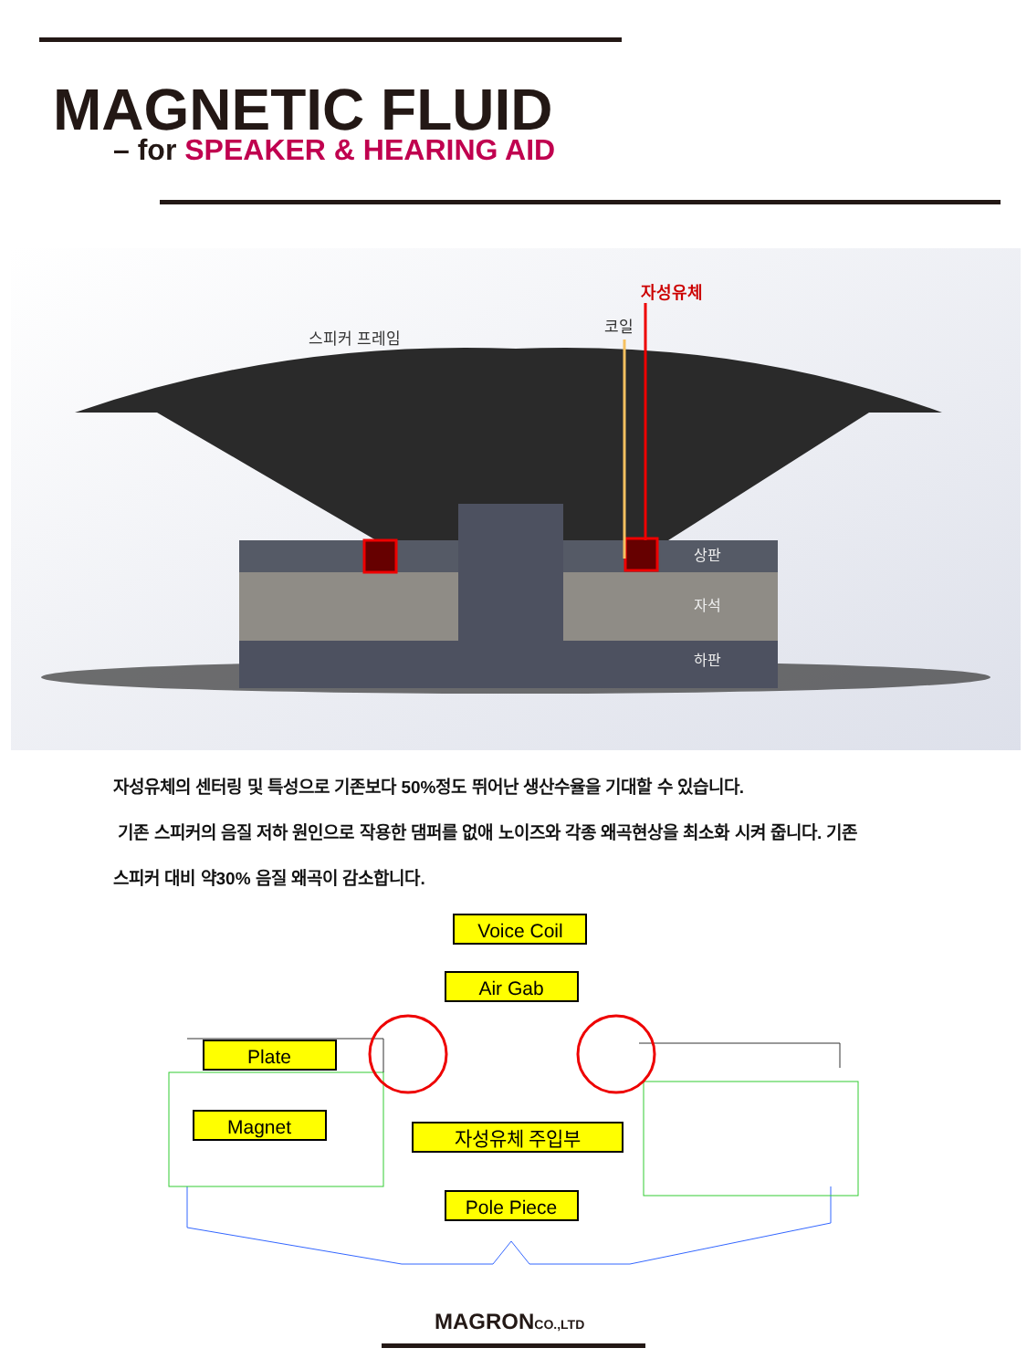MAGNETIC FLUID
– for SPEAKER & HEARING AID
자성유체
코일
스피커 프레임
상판
자석
하판
자성유체의 센터링 및 특성으로 기존보다 50%정도 뛰어난 생산수율을 기대할 수 있습니다.
기존 스피커의 음질 저하 원인으로 작용한 댐퍼를 없애 노이즈와 각종 왜곡현상을 최소화 시켜 줍니다. 기존
스피커 대비 약30% 음질 왜곡이 감소합니다.
Voice Coil
Air Gab
Plate
Magnet
자성유체 주입부
Pole Piece
MAGRONCO.,LTD